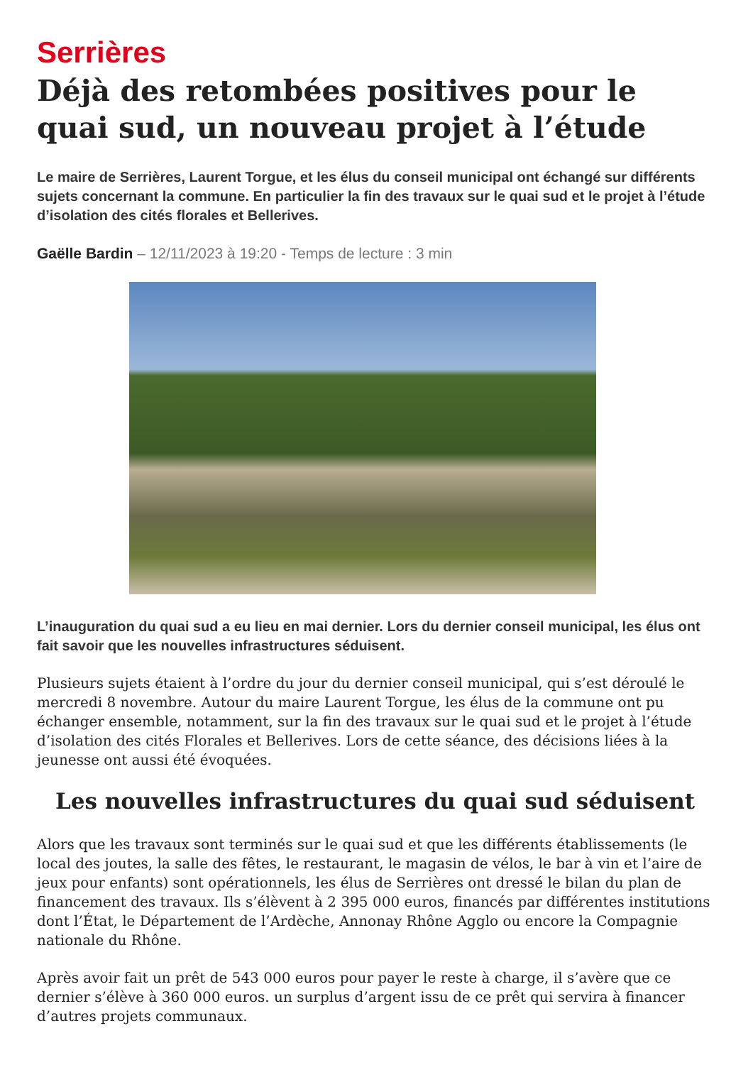Serrières
Déjà des retombées positives pour le quai sud, un nouveau projet à l’étude
Le maire de Serrières, Laurent Torgue, et les élus du conseil municipal ont échangé sur différents sujets concernant la commune. En particulier la fin des travaux sur le quai sud et le projet à l’étude d’isolation des cités florales et Bellerives.
Gaëlle Bardin – 12/11/2023 à 19:20 - Temps de lecture : 3 min
L’inauguration du quai sud a eu lieu en mai dernier. Lors du dernier conseil municipal, les élus ont fait savoir que les nouvelles infrastructures séduisent.
Plusieurs sujets étaient à l’ordre du jour du dernier conseil municipal, qui s’est déroulé le mercredi 8 novembre. Autour du maire Laurent Torgue, les élus de la commune ont pu échanger ensemble, notamment, sur la fin des travaux sur le quai sud et le projet à l’étude d’isolation des cités Florales et Bellerives. Lors de cette séance, des décisions liées à la jeunesse ont aussi été évoquées.
Les nouvelles infrastructures du quai sud séduisent
Alors que les travaux sont terminés sur le quai sud et que les différents établissements (le local des joutes, la salle des fêtes, le restaurant, le magasin de vélos, le bar à vin et l’aire de jeux pour enfants) sont opérationnels, les élus de Serrières ont dressé le bilan du plan de financement des travaux. Ils s’élèvent à 2 395 000 euros, financés par différentes institutions dont l’État, le Département de l’Ardèche, Annonay Rhône Agglo ou encore la Compagnie nationale du Rhône.
Après avoir fait un prêt de 543 000 euros pour payer le reste à charge, il s’avère que ce dernier s’élève à 360 000 euros. un surplus d’argent issu de ce prêt qui servira à financer d’autres projets communaux.